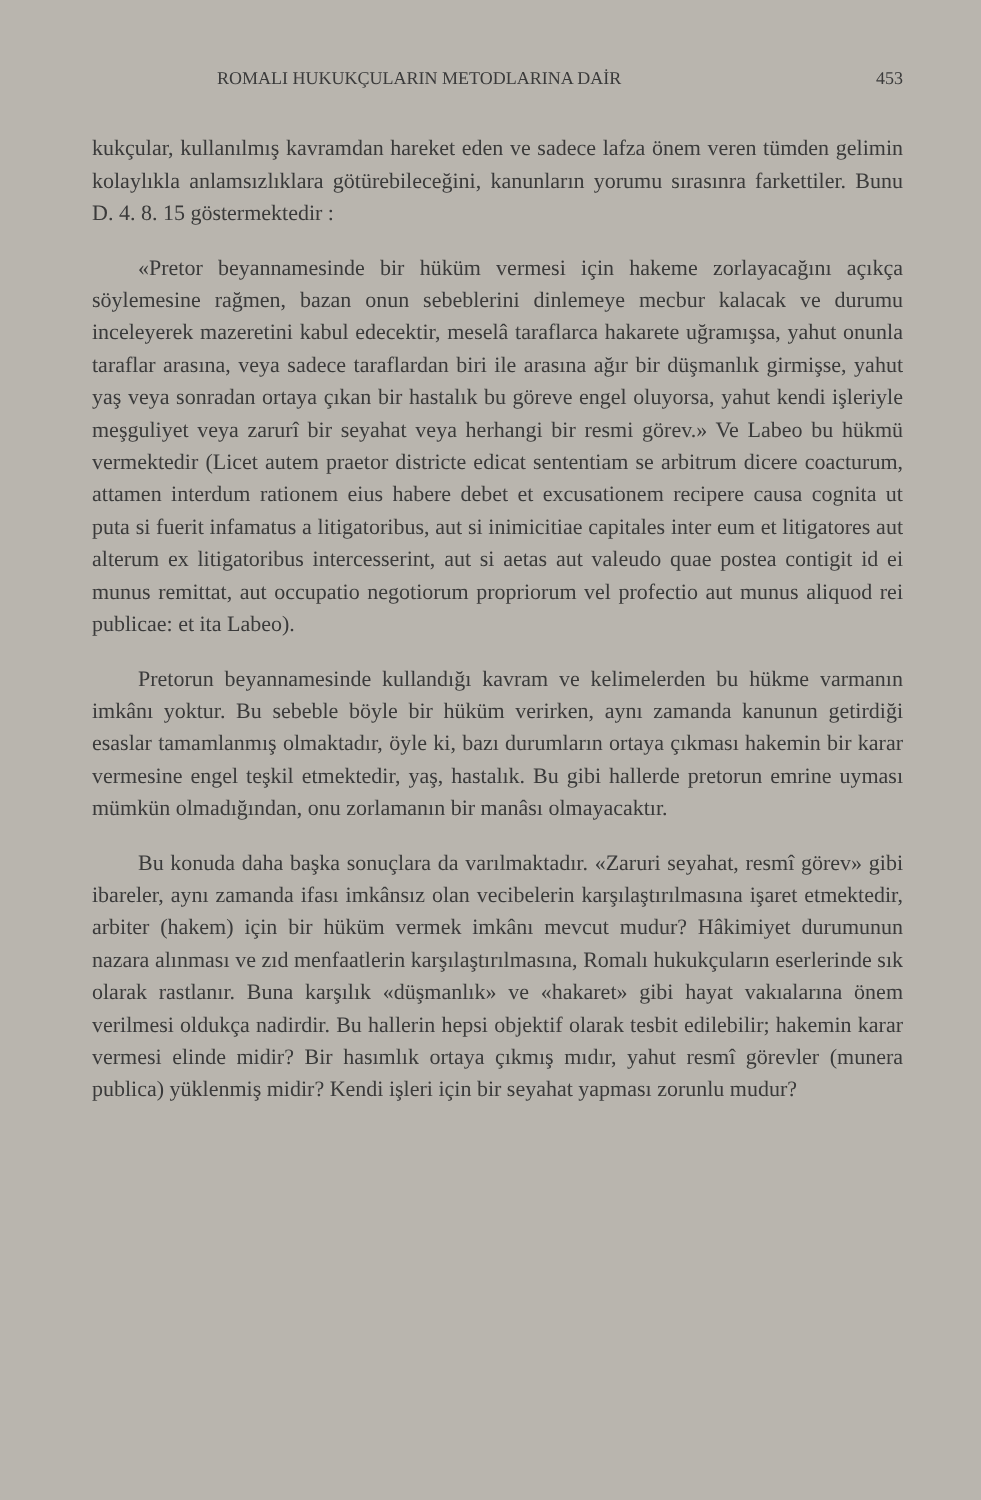ROMALI HUKUKÇULARIN METODLARINA DAİR 453
kukçular, kullanılmış kavramdan hareket eden ve sadece lafza önem veren tümden gelimin kolaylıkla anlamsızlıklara götürebileceğini, kanunların yorumu sırasınra farkettiler. Bunu D. 4. 8. 15 göstermektedir :
«Pretor beyannamesinde bir hüküm vermesi için hakeme zorlayacağını açıkça söylemesine rağmen, bazan onun sebeblerini dinlemeye mecbur kalacak ve durumu inceleyerek mazeretini kabul edecektir, meselâ taraflarca hakarete uğramışsa, yahut onunla taraflar arasına, veya sadece taraflardan biri ile arasına ağır bir düşmanlık girmişse, yahut yaş veya sonradan ortaya çıkan bir hastalık bu göreve engel oluyorsa, yahut kendi işleriyle meşguliyet veya zarurî bir seyahat veya herhangi bir resmi görev.» Ve Labeo bu hükmü vermektedir (Licet autem praetor districte edicat sententiam se arbitrum dicere coacturum, attamen interdum rationem eius habere debet et excusationem recipere causa cognita ut puta si fuerit infamatus a litigatoribus, aut si inimicitiae capitales inter eum et litigatores aut alterum ex litigatoribus intercesserint, aut si aetas aut valeudo quae postea contigit id ei munus remittat, aut occupatio negotiorum propriorum vel profectio aut munus aliquod rei publicae: et ita Labeo).
Pretorun beyannamesinde kullandığı kavram ve kelimelerden bu hükme varmanın imkânı yoktur. Bu sebeble böyle bir hüküm verirken, aynı zamanda kanunun getirdiği esaslar tamamlanmış olmaktadır, öyle ki, bazı durumların ortaya çıkması hakemin bir karar vermesine engel teşkil etmektedir, yaş, hastalık. Bu gibi hallerde pretorun emrine uyması mümkün olmadığından, onu zorlamanın bir manâsı olmayacaktır.
Bu konuda daha başka sonuçlara da varılmaktadır. «Zaruri seyahat, resmî görev» gibi ibareler, aynı zamanda ifası imkânsız olan vecibelerin karşılaştırılmasına işaret etmektedir, arbiter (hakem) için bir hüküm vermek imkânı mevcut mudur? Hâkimiyet durumunun nazara alınması ve zıd menfaatlerin karşılaştırılmasına, Romalı hukukçuların eserlerinde sık olarak rastlanır. Buna karşılık «düşmanlık» ve «hakaret» gibi hayat vakıalarına önem verilmesi oldukça nadirdir. Bu hallerin hepsi objektif olarak tesbit edilebilir; hakemin karar vermesi elinde midir? Bir hasımlık ortaya çıkmış mıdır, yahut resmî görevler (munera publica) yüklenmiş midir? Kendi işleri için bir seyahat yapması zorunlu mudur?